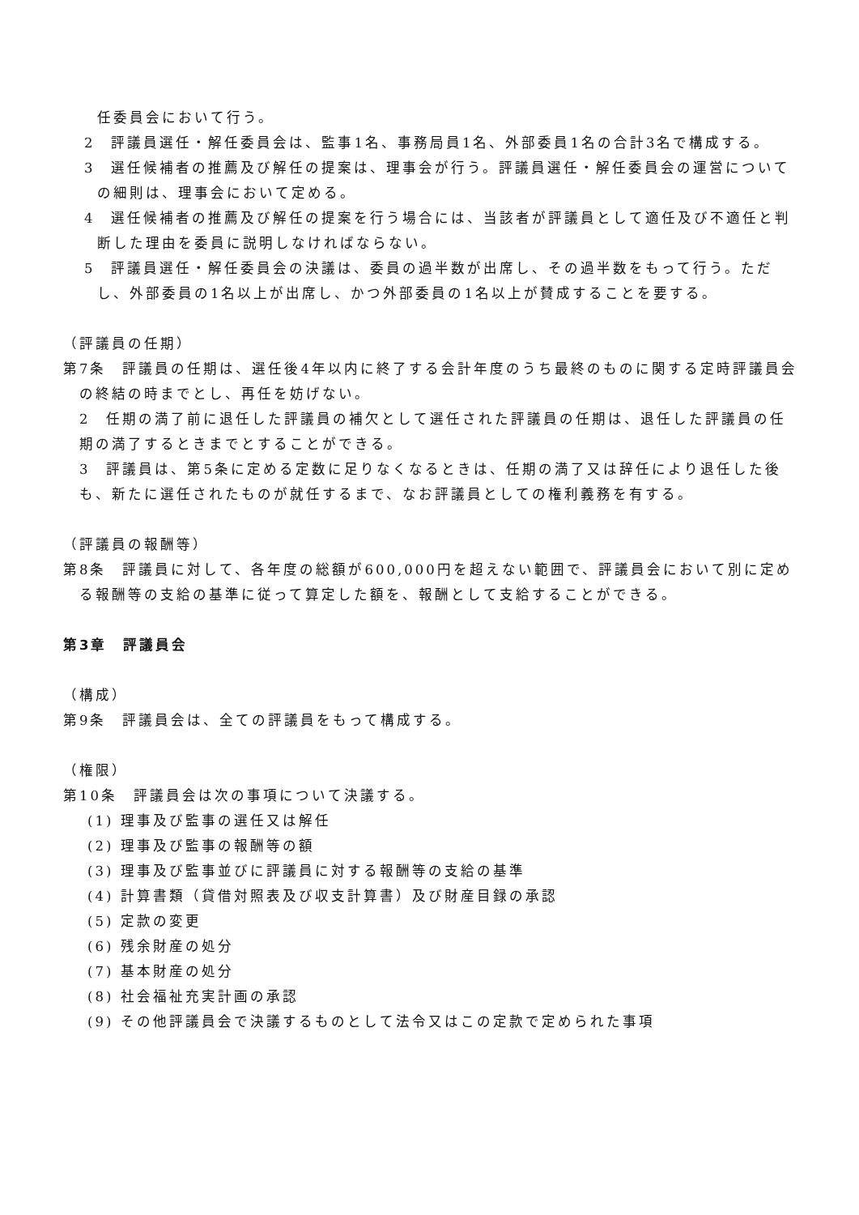任委員会において行う。
2　評議員選任・解任委員会は、監事1名、事務局員1名、外部委員1名の合計3名で構成する。
3　選任候補者の推薦及び解任の提案は、理事会が行う。評議員選任・解任委員会の運営についての細則は、理事会において定める。
4　選任候補者の推薦及び解任の提案を行う場合には、当該者が評議員として適任及び不適任と判断した理由を委員に説明しなければならない。
5　評議員選任・解任委員会の決議は、委員の過半数が出席し、その過半数をもって行う。ただし、外部委員の1名以上が出席し、かつ外部委員の1名以上が賛成することを要する。
（評議員の任期）
第7条　評議員の任期は、選任後4年以内に終了する会計年度のうち最終のものに関する定時評議員会の終結の時までとし、再任を妨げない。
2　任期の満了前に退任した評議員の補欠として選任された評議員の任期は、退任した評議員の任期の満了するときまでとすることができる。
3　評議員は、第5条に定める定数に足りなくなるときは、任期の満了又は辞任により退任した後も、新たに選任されたものが就任するまで、なお評議員としての権利義務を有する。
（評議員の報酬等）
第8条　評議員に対して、各年度の総額が600,000円を超えない範囲で、評議員会において別に定める報酬等の支給の基準に従って算定した額を、報酬として支給することができる。
第3章　評議員会
（構成）
第9条　評議員会は、全ての評議員をもって構成する。
（権限）
第10条　評議員会は次の事項について決議する。
(1) 理事及び監事の選任又は解任
(2) 理事及び監事の報酬等の額
(3) 理事及び監事並びに評議員に対する報酬等の支給の基準
(4) 計算書類（貸借対照表及び収支計算書）及び財産目録の承認
(5) 定款の変更
(6) 残余財産の処分
(7) 基本財産の処分
(8) 社会福祉充実計画の承認
(9) その他評議員会で決議するものとして法令又はこの定款で定められた事項